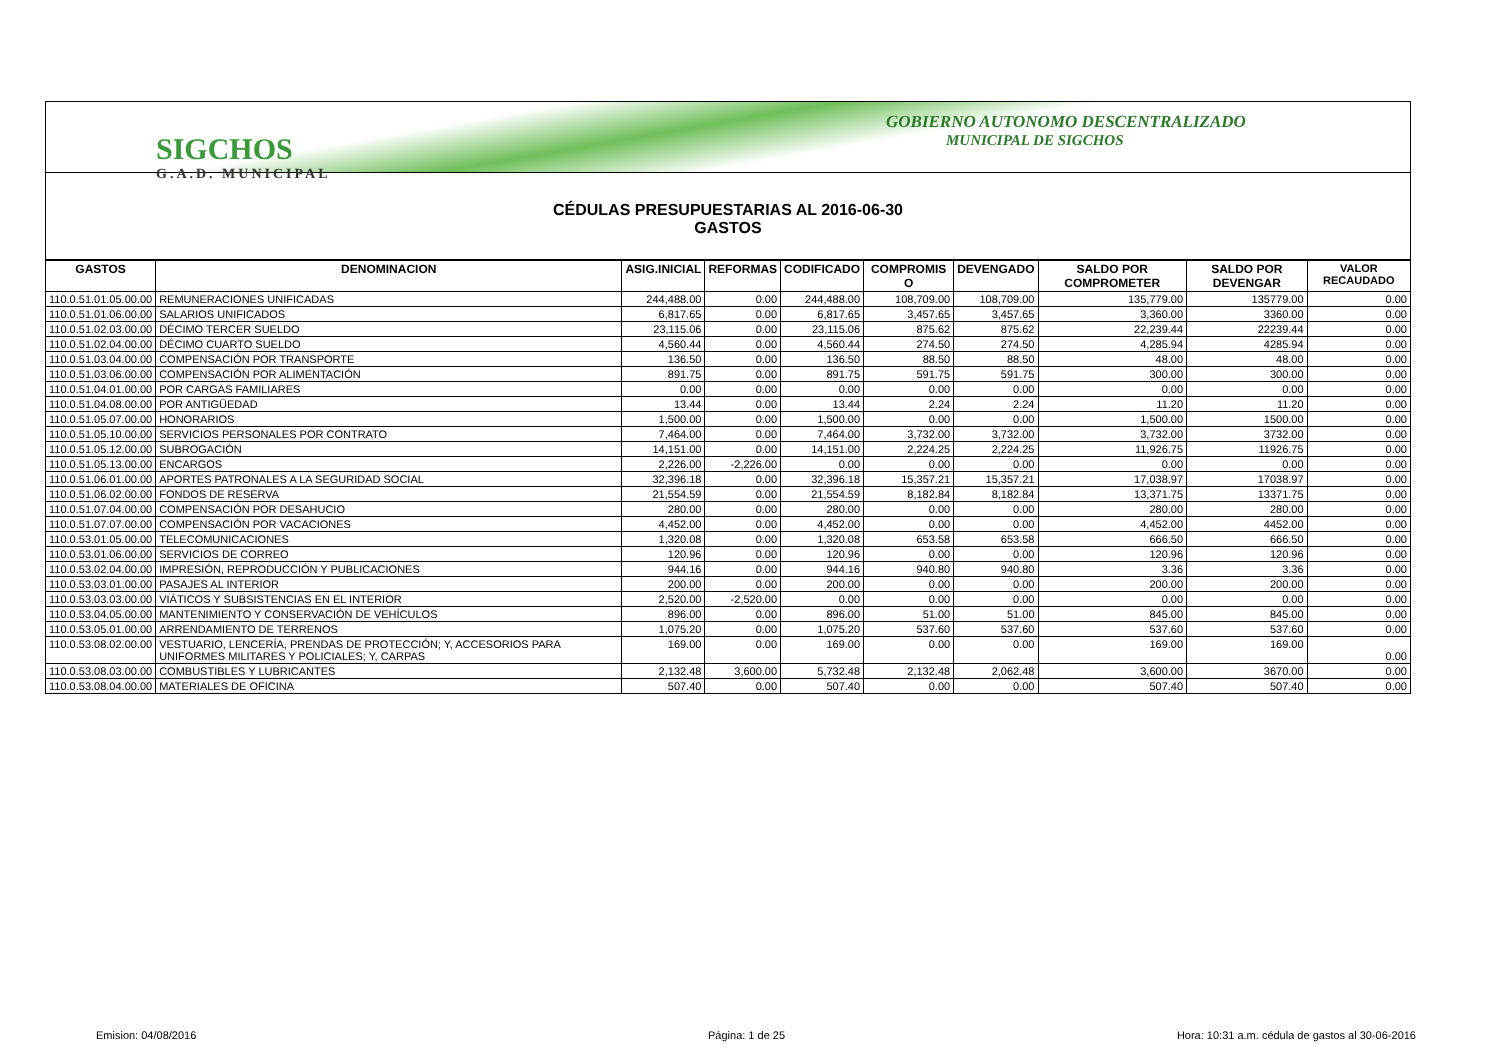SIGCHOS
G.A.D. MUNICIPAL
GOBIERNO AUTONOMO DESCENTRALIZADO
MUNICIPAL DE SIGCHOS
CÉDULAS PRESUPUESTARIAS AL 2016-06-30
GASTOS
| GASTOS | DENOMINACION | ASIG.INICIAL | REFORMAS | CODIFICADO | COMPROMIS O | DEVENGADO | SALDO POR COMPROMETER | SALDO POR DEVENGAR | VALOR RECAUDADO |
| --- | --- | --- | --- | --- | --- | --- | --- | --- | --- |
| 110.0.51.01.05.00.00 | REMUNERACIONES UNIFICADAS | 244,488.00 | 0.00 | 244,488.00 | 108,709.00 | 108,709.00 | 135,779.00 | 135779.00 | 0.00 |
| 110.0.51.01.06.00.00 | SALARIOS UNIFICADOS | 6,817.65 | 0.00 | 6,817.65 | 3,457.65 | 3,457.65 | 3,360.00 | 3360.00 | 0.00 |
| 110.0.51.02.03.00.00 | DÉCIMO TERCER SUELDO | 23,115.06 | 0.00 | 23,115.06 | 875.62 | 875.62 | 22,239.44 | 22239.44 | 0.00 |
| 110.0.51.02.04.00.00 | DÉCIMO CUARTO SUELDO | 4,560.44 | 0.00 | 4,560.44 | 274.50 | 274.50 | 4,285.94 | 4285.94 | 0.00 |
| 110.0.51.03.04.00.00 | COMPENSACIÓN POR TRANSPORTE | 136.50 | 0.00 | 136.50 | 88.50 | 88.50 | 48.00 | 48.00 | 0.00 |
| 110.0.51.03.06.00.00 | COMPENSACIÓN POR ALIMENTACIÓN | 891.75 | 0.00 | 891.75 | 591.75 | 591.75 | 300.00 | 300.00 | 0.00 |
| 110.0.51.04.01.00.00 | POR CARGAS FAMILIARES | 0.00 | 0.00 | 0.00 | 0.00 | 0.00 | 0.00 | 0.00 | 0.00 |
| 110.0.51.04.08.00.00 | POR ANTIGÜEDAD | 13.44 | 0.00 | 13.44 | 2.24 | 2.24 | 11.20 | 11.20 | 0.00 |
| 110.0.51.05.07.00.00 | HONORARIOS | 1,500.00 | 0.00 | 1,500.00 | 0.00 | 0.00 | 1,500.00 | 1500.00 | 0.00 |
| 110.0.51.05.10.00.00 | SERVICIOS PERSONALES POR CONTRATO | 7,464.00 | 0.00 | 7,464.00 | 3,732.00 | 3,732.00 | 3,732.00 | 3732.00 | 0.00 |
| 110.0.51.05.12.00.00 | SUBROGACIÓN | 14,151.00 | 0.00 | 14,151.00 | 2,224.25 | 2,224.25 | 11,926.75 | 11926.75 | 0.00 |
| 110.0.51.05.13.00.00 | ENCARGOS | 2,226.00 | -2,226.00 | 0.00 | 0.00 | 0.00 | 0.00 | 0.00 | 0.00 |
| 110.0.51.06.01.00.00 | APORTES PATRONALES A LA SEGURIDAD SOCIAL | 32,396.18 | 0.00 | 32,396.18 | 15,357.21 | 15,357.21 | 17,038.97 | 17038.97 | 0.00 |
| 110.0.51.06.02.00.00 | FONDOS DE RESERVA | 21,554.59 | 0.00 | 21,554.59 | 8,182.84 | 8,182.84 | 13,371.75 | 13371.75 | 0.00 |
| 110.0.51.07.04.00.00 | COMPENSACIÓN POR DESAHUCIO | 280.00 | 0.00 | 280.00 | 0.00 | 0.00 | 280.00 | 280.00 | 0.00 |
| 110.0.51.07.07.00.00 | COMPENSACIÓN POR VACACIONES | 4,452.00 | 0.00 | 4,452.00 | 0.00 | 0.00 | 4,452.00 | 4452.00 | 0.00 |
| 110.0.53.01.05.00.00 | TELECOMUNICACIONES | 1,320.08 | 0.00 | 1,320.08 | 653.58 | 653.58 | 666.50 | 666.50 | 0.00 |
| 110.0.53.01.06.00.00 | SERVICIOS DE CORREO | 120.96 | 0.00 | 120.96 | 0.00 | 0.00 | 120.96 | 120.96 | 0.00 |
| 110.0.53.02.04.00.00 | IMPRESIÓN, REPRODUCCIÓN Y PUBLICACIONES | 944.16 | 0.00 | 944.16 | 940.80 | 940.80 | 3.36 | 3.36 | 0.00 |
| 110.0.53.03.01.00.00 | PASAJES AL INTERIOR | 200.00 | 0.00 | 200.00 | 0.00 | 0.00 | 200.00 | 200.00 | 0.00 |
| 110.0.53.03.03.00.00 | VIÁTICOS Y SUBSISTENCIAS EN EL INTERIOR | 2,520.00 | -2,520.00 | 0.00 | 0.00 | 0.00 | 0.00 | 0.00 | 0.00 |
| 110.0.53.04.05.00.00 | MANTENIMIENTO Y CONSERVACIÓN DE VEHÍCULOS | 896.00 | 0.00 | 896.00 | 51.00 | 51.00 | 845.00 | 845.00 | 0.00 |
| 110.0.53.05.01.00.00 | ARRENDAMIENTO DE TERRENOS | 1,075.20 | 0.00 | 1,075.20 | 537.60 | 537.60 | 537.60 | 537.60 | 0.00 |
| 110.0.53.08.02.00.00 | VESTUARIO, LENCERÍA, PRENDAS DE PROTECCIÓN; Y, ACCESORIOS PARA UNIFORMES MILITARES Y POLICIALES; Y, CARPAS | 169.00 | 0.00 | 169.00 | 0.00 | 0.00 | 169.00 | 169.00 | 0.00 |
| 110.0.53.08.03.00.00 | COMBUSTIBLES Y LUBRICANTES | 2,132.48 | 3,600.00 | 5,732.48 | 2,132.48 | 2,062.48 | 3,600.00 | 3670.00 | 0.00 |
| 110.0.53.08.04.00.00 | MATERIALES DE OFICINA | 507.40 | 0.00 | 507.40 | 0.00 | 0.00 | 507.40 | 507.40 | 0.00 |
Emision: 04/08/2016 Página: 1 de 25
Hora: 10:31 a.m. cédula de gastos al 30-06-2016